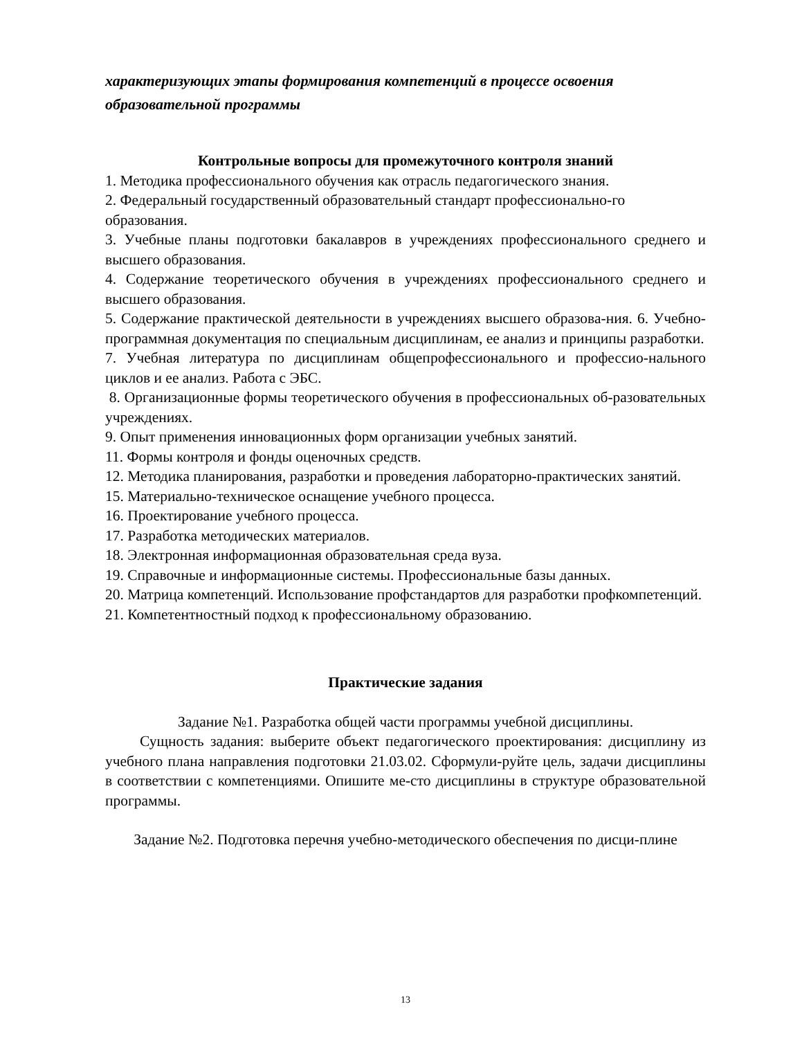характеризующих этапы формирования компетенций в процессе освоения образовательной программы
Контрольные вопросы для промежуточного контроля знаний
1. Методика профессионального обучения как отрасль педагогического знания.
2. Федеральный государственный образовательный стандарт профессионально-го
образования.
3. Учебные планы подготовки бакалавров в учреждениях профессионального среднего и высшего образования.
4. Содержание теоретического обучения в учреждениях профессионального среднего и высшего образования.
5. Содержание практической деятельности в учреждениях высшего образова-ния. 6. Учебно-программная документация по специальным дисциплинам, ее анализ и принципы разработки.
7. Учебная литература по дисциплинам общепрофессионального и профессио-нального циклов и ее анализ. Работа с ЭБС.
8. Организационные формы теоретического обучения в профессиональных об-разовательных учреждениях.
9. Опыт применения инновационных форм организации учебных занятий.
11. Формы контроля и фонды оценочных средств.
12. Методика планирования, разработки и проведения лабораторно-практических занятий.
15. Материально-техническое оснащение учебного процесса.
16. Проектирование учебного процесса.
17. Разработка методических материалов.
18. Электронная информационная образовательная среда вуза.
19. Справочные и информационные системы. Профессиональные базы данных.
20. Матрица компетенций. Использование профстандартов для разработки профкомпетенций.
21. Компетентностный подход к профессиональному образованию.
Практические задания
Задание №1. Разработка общей части программы учебной дисциплины.
Сущность задания: выберите объект педагогического проектирования: дисциплину из учебного плана направления подготовки 21.03.02. Сформули-руйте цель, задачи дисциплины в соответствии с компетенциями. Опишите ме-сто дисциплины в структуре образовательной программы.
Задание №2. Подготовка перечня учебно-методического обеспечения по дисци-плине
13